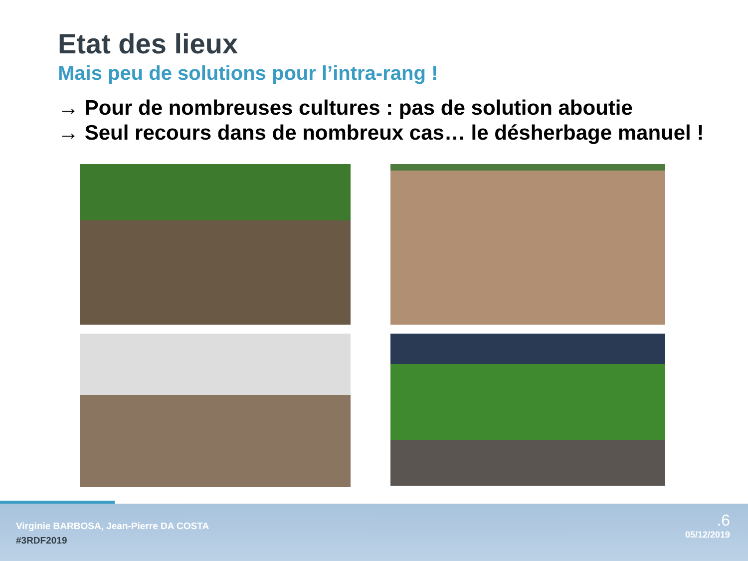Etat des lieux
Mais peu de solutions pour l’intra-rang !
→ Pour de nombreuses cultures : pas de solution aboutie
→ Seul recours dans de nombreux cas… le désherbage manuel !
Virginie BARBOSA, Jean-Pierre DA COSTA
#3RDF2019
.6
05/12/2019